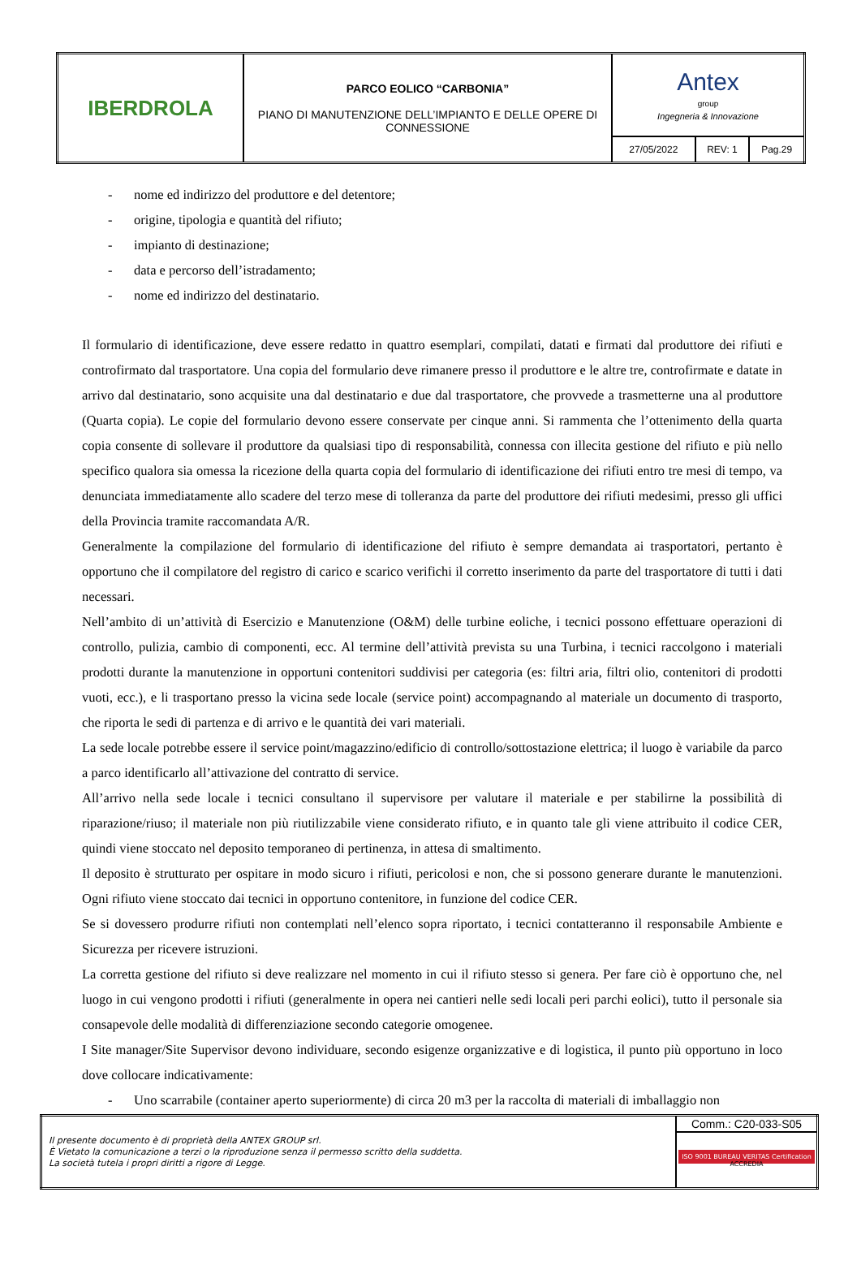| IBERDROLA | PARCO EOLICO “CARBONIA” PIANO DI MANUTENZIONE DELL’IMPIANTO E DELLE OPERE DI CONNESSIONE | Antex group Ingegneria & Innovazione | | |
| | | 27/05/2022 | REV: 1 | Pag.29 |
- nome ed indirizzo del produttore e del detentore;
- origine, tipologia e quantità del rifiuto;
- impianto di destinazione;
- data e percorso dell’istradamento;
- nome ed indirizzo del destinatario.
Il formulario di identificazione, deve essere redatto in quattro esemplari, compilati, datati e firmati dal produttore dei rifiuti e controfirmato dal trasportatore. Una copia del formulario deve rimanere presso il produttore e le altre tre, controfirmate e datate in arrivo dal destinatario, sono acquisite una dal destinatario e due dal trasportatore, che provvede a trasmetterne una al produttore (Quarta copia). Le copie del formulario devono essere conservate per cinque anni. Si rammenta che l’ottenimento della quarta copia consente di sollevare il produttore da qualsiasi tipo di responsabilità, connessa con illecita gestione del rifiuto e più nello specifico qualora sia omessa la ricezione della quarta copia del formulario di identificazione dei rifiuti entro tre mesi di tempo, va denunciata immediatamente allo scadere del terzo mese di tolleranza da parte del produttore dei rifiuti medesimi, presso gli uffici della Provincia tramite raccomandata A/R.
Generalmente la compilazione del formulario di identificazione del rifiuto è sempre demandata ai trasportatori, pertanto è opportuno che il compilatore del registro di carico e scarico verifichi il corretto inserimento da parte del trasportatore di tutti i dati necessari.
Nell’ambito di un’attività di Esercizio e Manutenzione (O&M) delle turbine eoliche, i tecnici possono effettuare operazioni di controllo, pulizia, cambio di componenti, ecc. Al termine dell’attività prevista su una Turbina, i tecnici raccolgono i materiali prodotti durante la manutenzione in opportuni contenitori suddivisi per categoria (es: filtri aria, filtri olio, contenitori di prodotti vuoti, ecc.), e li trasportano presso la vicina sede locale (service point) accompagnando al materiale un documento di trasporto, che riporta le sedi di partenza e di arrivo e le quantità dei vari materiali.
La sede locale potrebbe essere il service point/magazzino/edificio di controllo/sottostazione elettrica; il luogo è variabile da parco a parco identificarlo all’attivazione del contratto di service.
All’arrivo nella sede locale i tecnici consultano il supervisore per valutare il materiale e per stabilirne la possibilità di riparazione/riuso; il materiale non più riutilizzabile viene considerato rifiuto, e in quanto tale gli viene attribuito il codice CER, quindi viene stoccato nel deposito temporaneo di pertinenza, in attesa di smaltimento.
Il deposito è strutturato per ospitare in modo sicuro i rifiuti, pericolosi e non, che si possono generare durante le manutenzioni. Ogni rifiuto viene stoccato dai tecnici in opportuno contenitore, in funzione del codice CER.
Se si dovessero produrre rifiuti non contemplati nell’elenco sopra riportato, i tecnici contatteranno il responsabile Ambiente e Sicurezza per ricevere istruzioni.
La corretta gestione del rifiuto si deve realizzare nel momento in cui il rifiuto stesso si genera. Per fare ciò è opportuno che, nel luogo in cui vengono prodotti i rifiuti (generalmente in opera nei cantieri nelle sedi locali peri parchi eolici), tutto il personale sia consapevole delle modalità di differenziazione secondo categorie omogenee.
I Site manager/Site Supervisor devono individuare, secondo esigenze organizzative e di logistica, il punto più opportuno in loco dove collocare indicativamente:
- Uno scarrabile (container aperto superiormente) di circa 20 m3 per la raccolta di materiali di imballaggio non
| Il presente documento è di proprietà della ANTEX GROUP srl. È Vietato la comunicazione a terzi o la riproduzione senza il permesso scritto della suddetta. La società tutela i propri diritti a rigore di Legge. | Comm.: C20-033-S05 |
| | ISO 9001 BUREAU VERITAS Certification ACCREDIA |